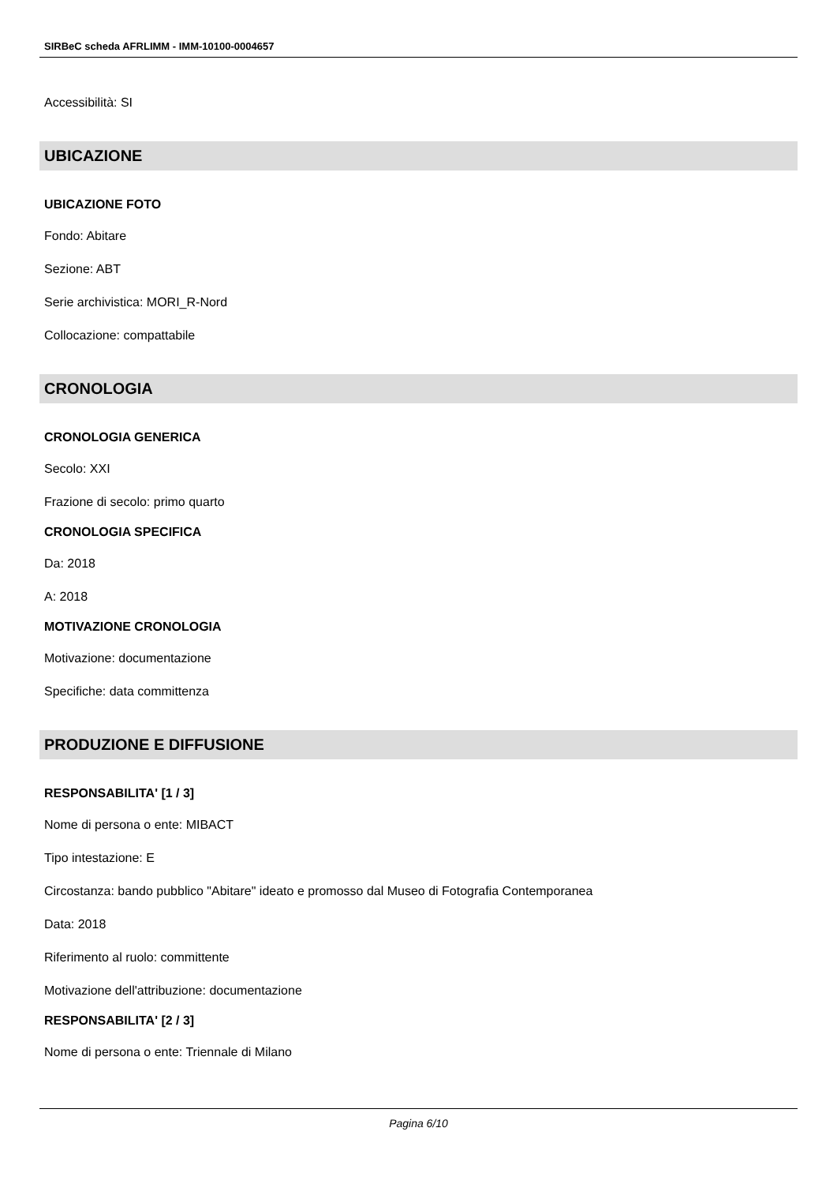SIRBeC scheda AFRLIMM - IMM-10100-0004657
Accessibilità: SI
UBICAZIONE
UBICAZIONE FOTO
Fondo: Abitare
Sezione: ABT
Serie archivistica: MORI_R-Nord
Collocazione: compattabile
CRONOLOGIA
CRONOLOGIA GENERICA
Secolo: XXI
Frazione di secolo: primo quarto
CRONOLOGIA SPECIFICA
Da: 2018
A: 2018
MOTIVAZIONE CRONOLOGIA
Motivazione: documentazione
Specifiche: data committenza
PRODUZIONE E DIFFUSIONE
RESPONSABILITA' [1 / 3]
Nome di persona o ente: MIBACT
Tipo intestazione: E
Circostanza: bando pubblico "Abitare" ideato e promosso dal Museo di Fotografia Contemporanea
Data: 2018
Riferimento al ruolo: committente
Motivazione dell'attribuzione: documentazione
RESPONSABILITA' [2 / 3]
Nome di persona o ente: Triennale di Milano
Pagina 6/10